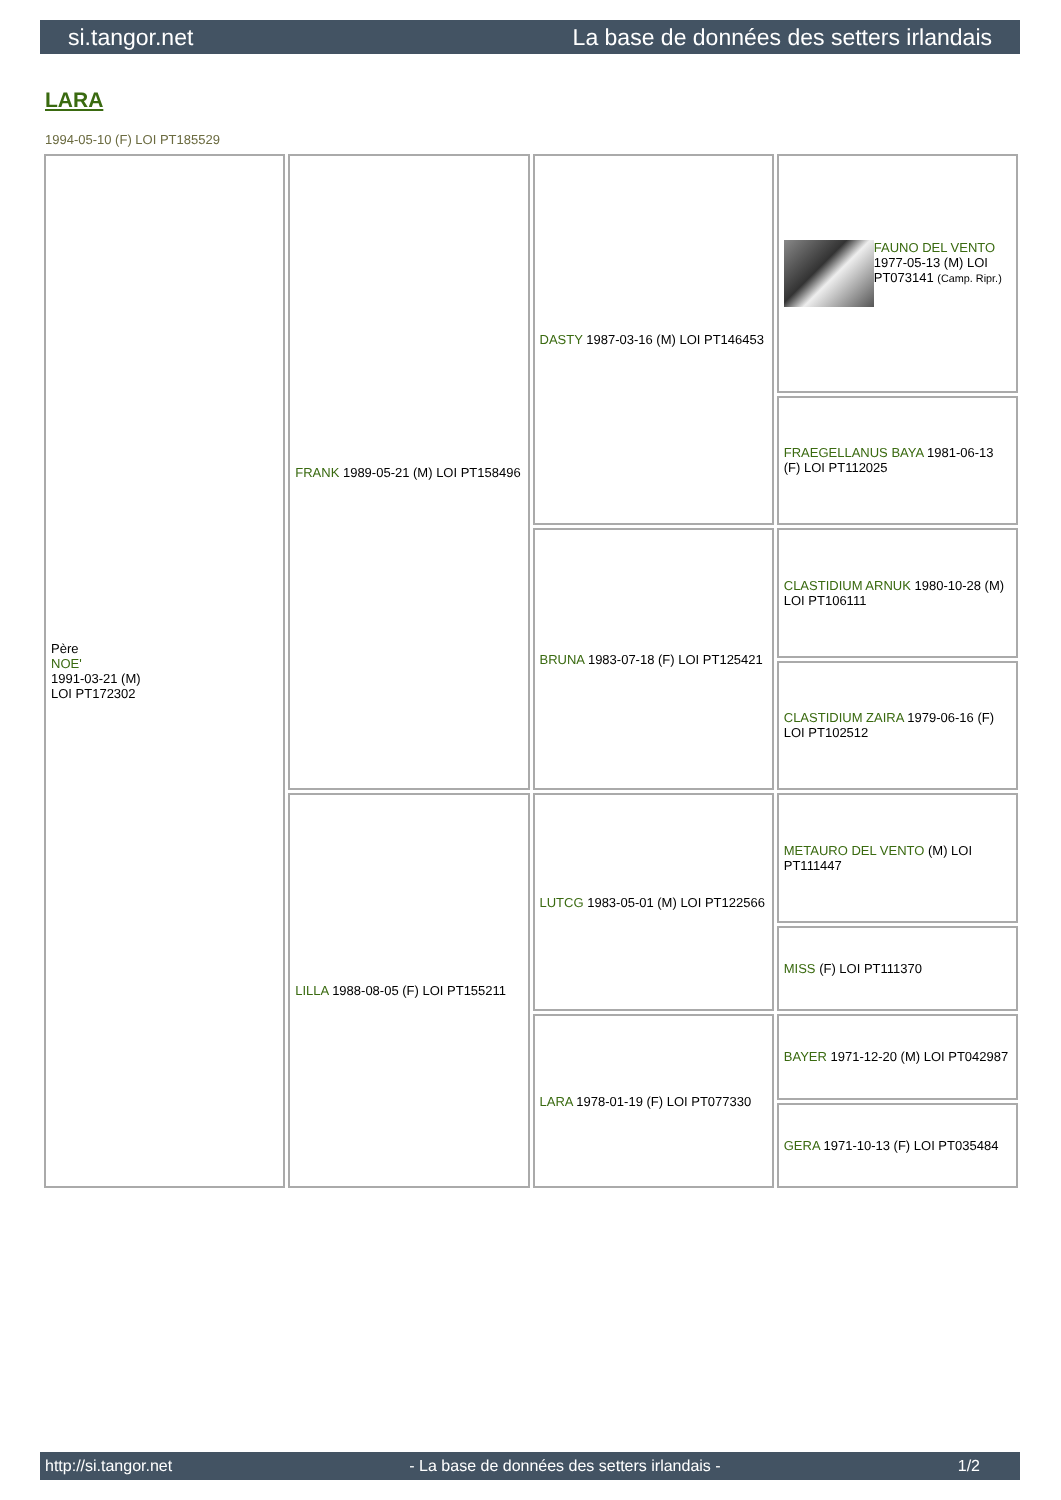si.tangor.net La base de données des setters irlandais
LARA
1994-05-10 (F) LOI PT185529
| Père NOE' 1991-03-21 (M) LOI PT172302 | FRANK 1989-05-21 (M) LOI PT158496 | DASTY 1987-03-16 (M) LOI PT146453 | FAUNO DEL VENTO 1977-05-13 (M) LOI PT073141 (Camp. Ripr.) |
| | | | FRAEGELLANUS BAYA 1981-06-13 (F) LOI PT112025 |
| | | BRUNA 1983-07-18 (F) LOI PT125421 | CLASTIDIUM ARNUK 1980-10-28 (M) LOI PT106111 |
| | | | CLASTIDIUM ZAIRA 1979-06-16 (F) LOI PT102512 |
| | LILLA 1988-08-05 (F) LOI PT155211 | LUTCG 1983-05-01 (M) LOI PT122566 | METAURO DEL VENTO (M) LOI PT111447 |
| | | | MISS (F) LOI PT111370 |
| | | LARA 1978-01-19 (F) LOI PT077330 | BAYER 1971-12-20 (M) LOI PT042987 |
| | | | GERA 1971-10-13 (F) LOI PT035484 |
http://si.tangor.net - La base de données des setters irlandais - 1/2